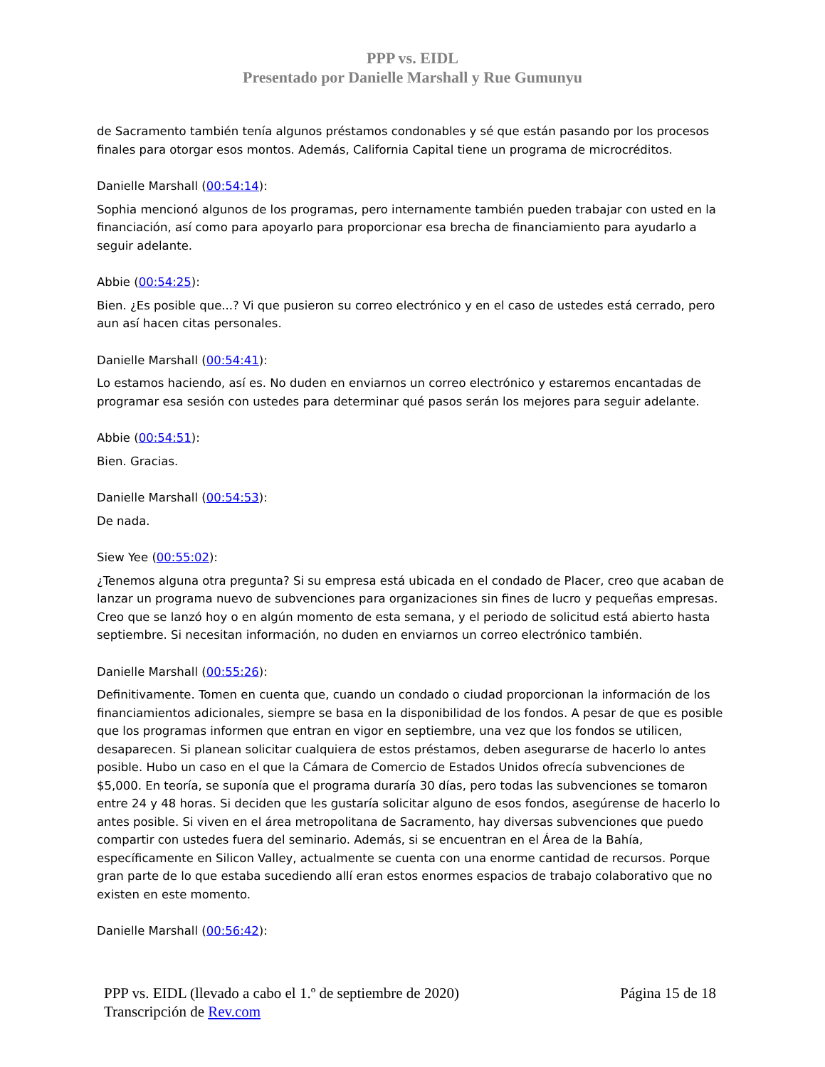PPP vs. EIDL
Presentado por Danielle Marshall y Rue Gumunyu
de Sacramento también tenía algunos préstamos condonables y sé que están pasando por los procesos finales para otorgar esos montos. Además, California Capital tiene un programa de microcréditos.
Danielle Marshall (00:54:14):
Sophia mencionó algunos de los programas, pero internamente también pueden trabajar con usted en la financiación, así como para apoyarlo para proporcionar esa brecha de financiamiento para ayudarlo a seguir adelante.
Abbie (00:54:25):
Bien. ¿Es posible que...? Vi que pusieron su correo electrónico y en el caso de ustedes está cerrado, pero aun así hacen citas personales.
Danielle Marshall (00:54:41):
Lo estamos haciendo, así es. No duden en enviarnos un correo electrónico y estaremos encantadas de programar esa sesión con ustedes para determinar qué pasos serán los mejores para seguir adelante.
Abbie (00:54:51):
Bien. Gracias.
Danielle Marshall (00:54:53):
De nada.
Siew Yee (00:55:02):
¿Tenemos alguna otra pregunta? Si su empresa está ubicada en el condado de Placer, creo que acaban de lanzar un programa nuevo de subvenciones para organizaciones sin fines de lucro y pequeñas empresas. Creo que se lanzó hoy o en algún momento de esta semana, y el periodo de solicitud está abierto hasta septiembre. Si necesitan información, no duden en enviarnos un correo electrónico también.
Danielle Marshall (00:55:26):
Definitivamente. Tomen en cuenta que, cuando un condado o ciudad proporcionan la información de los financiamientos adicionales, siempre se basa en la disponibilidad de los fondos. A pesar de que es posible que los programas informen que entran en vigor en septiembre, una vez que los fondos se utilicen, desaparecen. Si planean solicitar cualquiera de estos préstamos, deben asegurarse de hacerlo lo antes posible. Hubo un caso en el que la Cámara de Comercio de Estados Unidos ofrecía subvenciones de $5,000. En teoría, se suponía que el programa duraría 30 días, pero todas las subvenciones se tomaron entre 24 y 48 horas. Si deciden que les gustaría solicitar alguno de esos fondos, asegúrense de hacerlo lo antes posible. Si viven en el área metropolitana de Sacramento, hay diversas subvenciones que puedo compartir con ustedes fuera del seminario. Además, si se encuentran en el Área de la Bahía, específicamente en Silicon Valley, actualmente se cuenta con una enorme cantidad de recursos. Porque gran parte de lo que estaba sucediendo allí eran estos enormes espacios de trabajo colaborativo que no existen en este momento.
Danielle Marshall (00:56:42):
PPP vs. EIDL (llevado a cabo el 1.º de septiembre de 2020) Página 15 de 18
Transcripción de Rev.com